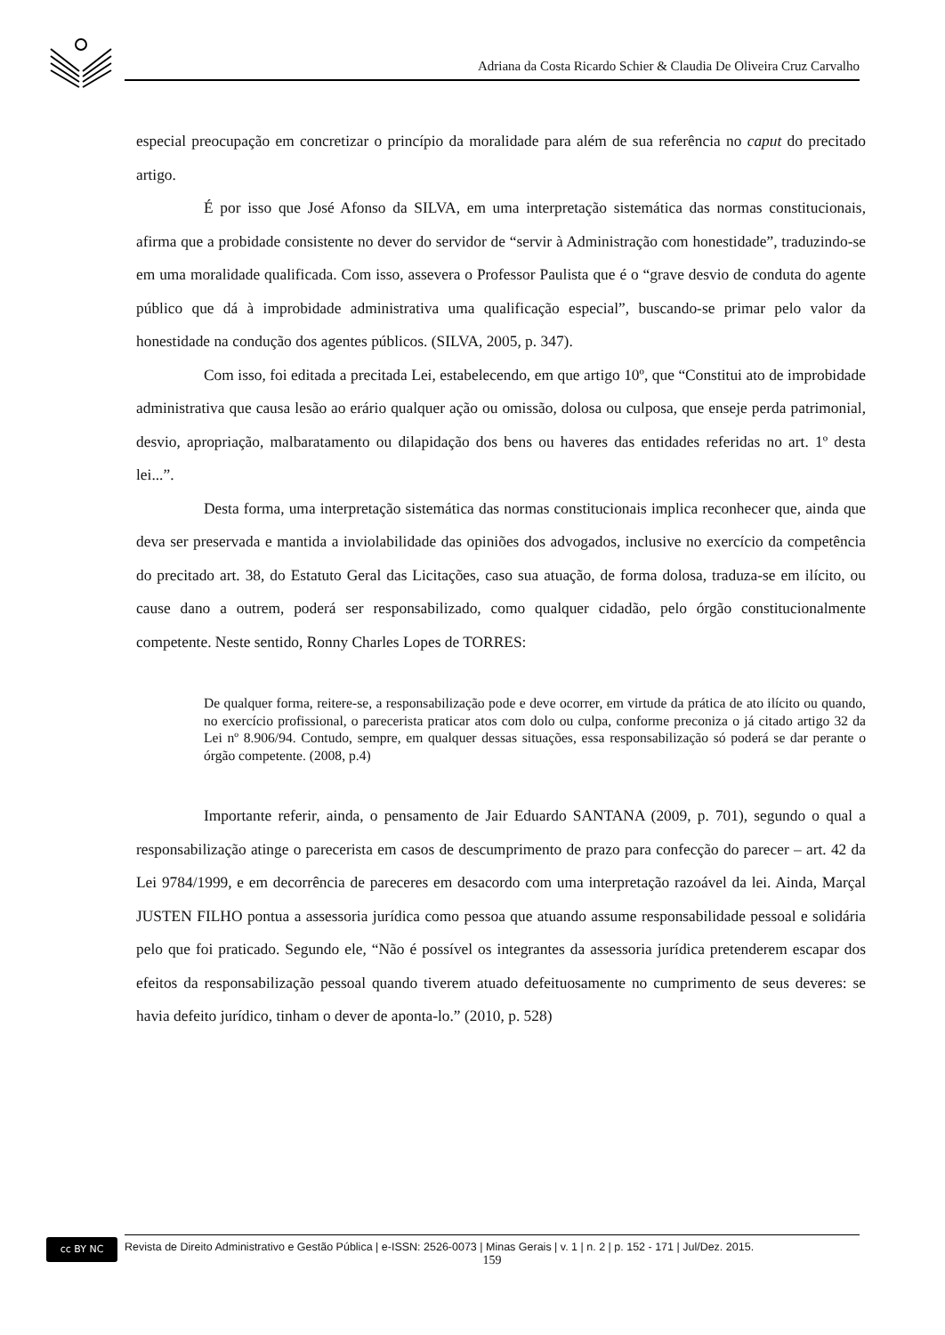Adriana da Costa Ricardo Schier & Claudia De Oliveira Cruz Carvalho
especial preocupação em concretizar o princípio da moralidade para além de sua referência no caput do precitado artigo.
É por isso que José Afonso da SILVA, em uma interpretação sistemática das normas constitucionais, afirma que a probidade consistente no dever do servidor de “servir à Administração com honestidade”, traduzindo-se em uma moralidade qualificada. Com isso, assevera o Professor Paulista que é o “grave desvio de conduta do agente público que dá à improbidade administrativa uma qualificação especial”, buscando-se primar pelo valor da honestidade na condução dos agentes públicos. (SILVA, 2005, p. 347).
Com isso, foi editada a precitada Lei, estabelecendo, em que artigo 10º, que “Constitui ato de improbidade administrativa que causa lesão ao erário qualquer ação ou omissão, dolosa ou culposa, que enseje perda patrimonial, desvio, apropriação, malbaratamento ou dilapidação dos bens ou haveres das entidades referidas no art. 1º desta lei...”.
Desta forma, uma interpretação sistemática das normas constitucionais implica reconhecer que, ainda que deva ser preservada e mantida a inviolabilidade das opiniões dos advogados, inclusive no exercício da competência do precitado art. 38, do Estatuto Geral das Licitações, caso sua atuação, de forma dolosa, traduza-se em ilícito, ou cause dano a outrem, poderá ser responsabilizado, como qualquer cidadão, pelo órgão constitucionalmente competente. Neste sentido, Ronny Charles Lopes de TORRES:
De qualquer forma, reitere-se, a responsabilização pode e deve ocorrer, em virtude da prática de ato ilícito ou quando, no exercício profissional, o parecerista praticar atos com dolo ou culpa, conforme preconiza o já citado artigo 32 da Lei nº 8.906/94. Contudo, sempre, em qualquer dessas situações, essa responsabilização só poderá se dar perante o órgão competente. (2008, p.4)
Importante referir, ainda, o pensamento de Jair Eduardo SANTANA (2009, p. 701), segundo o qual a responsabilização atinge o parecerista em casos de descumprimento de prazo para confecção do parecer – art. 42 da Lei 9784/1999, e em decorrência de pareceres em desacordo com uma interpretação razoável da lei. Ainda, Marçal JUSTEN FILHO pontua a assessoria jurídica como pessoa que atuando assume responsabilidade pessoal e solidária pelo que foi praticado. Segundo ele, “Não é possível os integrantes da assessoria jurídica pretenderem escapar dos efeitos da responsabilização pessoal quando tiverem atuado defeituosamente no cumprimento de seus deveres: se havia defeito jurídico, tinham o dever de aponta-lo.” (2010, p. 528)
cc BY NC
Revista de Direito Administrativo e Gestão Pública | e-ISSN: 2526-0073 | Minas Gerais | v. 1 | n. 2 | p. 152 - 171 | Jul/Dez. 2015.
159